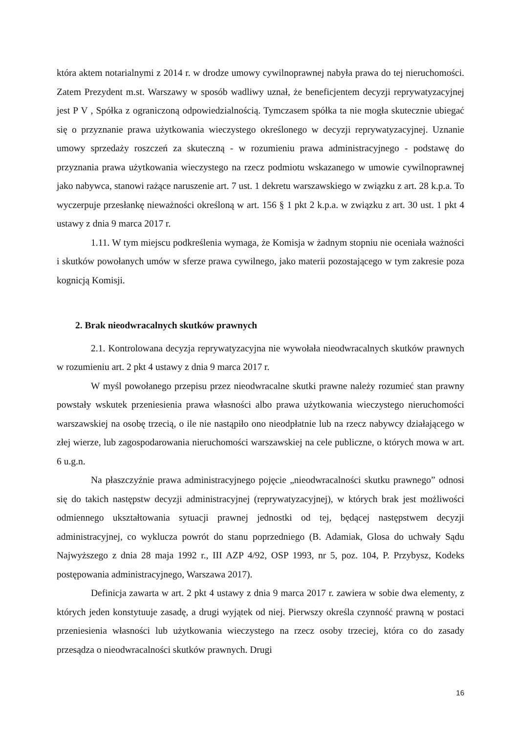która aktem notarialnymi z 2014 r. w drodze umowy cywilnoprawnej nabyła prawa do tej nieruchomości. Zatem Prezydent m.st. Warszawy w sposób wadliwy uznał, że beneficjentem decyzji reprywatyzacyjnej jest P V , Spółka z ograniczoną odpowiedzialnością. Tymczasem spółka ta nie mogła skutecznie ubiegać się o przyznanie prawa użytkowania wieczystego określonego w decyzji reprywatyzacyjnej. Uznanie umowy sprzedaży roszczeń za skuteczną - w rozumieniu prawa administracyjnego - podstawę do przyznania prawa użytkowania wieczystego na rzecz podmiotu wskazanego w umowie cywilnoprawnej jako nabywca, stanowi rażące naruszenie art. 7 ust. 1 dekretu warszawskiego w związku z art. 28 k.p.a. To wyczerpuje przesłankę nieważności określoną w art. 156 § 1 pkt 2 k.p.a. w związku z art. 30 ust. 1 pkt 4 ustawy z dnia 9 marca 2017 r.
1.11. W tym miejscu podkreślenia wymaga, że Komisja w żadnym stopniu nie oceniała ważności i skutków powołanych umów w sferze prawa cywilnego, jako materii pozostającego w tym zakresie poza kognicją Komisji.
2. Brak nieodwracalnych skutków prawnych
2.1. Kontrolowana decyzja reprywatyzacyjna nie wywołała nieodwracalnych skutków prawnych w rozumieniu art. 2 pkt 4 ustawy z dnia 9 marca 2017 r.
W myśl powołanego przepisu przez nieodwracalne skutki prawne należy rozumieć stan prawny powstały wskutek przeniesienia prawa własności albo prawa użytkowania wieczystego nieruchomości warszawskiej na osobę trzecią, o ile nie nastąpiło ono nieodpłatnie lub na rzecz nabywcy działającego w złej wierze, lub zagospodarowania nieruchomości warszawskiej na cele publiczne, o których mowa w art. 6 u.g.n.
Na płaszczyźnie prawa administracyjnego pojęcie „nieodwracalności skutku prawnego” odnosi się do takich następstw decyzji administracyjnej (reprywatyzacyjnej), w których brak jest możliwości odmiennego ukształtowania sytuacji prawnej jednostki od tej, będącej następstwem decyzji administracyjnej, co wyklucza powrót do stanu poprzedniego (B. Adamiak, Glosa do uchwały Sądu Najwyższego z dnia 28 maja 1992 r., III AZP 4/92, OSP 1993, nr 5, poz. 104, P. Przybysz, Kodeks postępowania administracyjnego, Warszawa 2017).
Definicja zawarta w art. 2 pkt 4 ustawy z dnia 9 marca 2017 r. zawiera w sobie dwa elementy, z których jeden konstytuuje zasadę, a drugi wyjątek od niej. Pierwszy określa czynność prawną w postaci przeniesienia własności lub użytkowania wieczystego na rzecz osoby trzeciej, która co do zasady przesądza o nieodwracalności skutków prawnych. Drugi
16